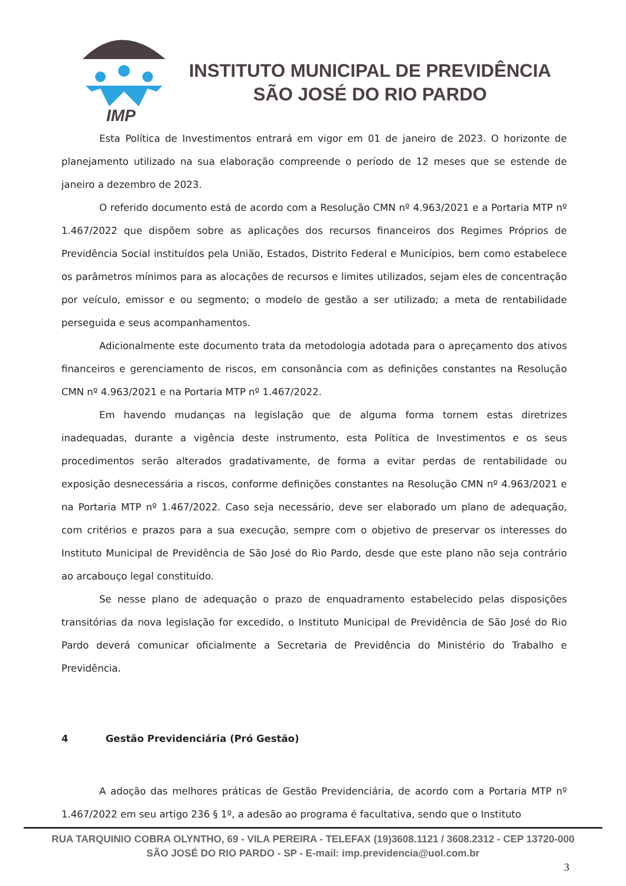IMP
INSTITUTO MUNICIPAL DE PREVIDÊNCIA
SÃO JOSÉ DO RIO PARDO
Esta Política de Investimentos entrará em vigor em 01 de janeiro de 2023. O horizonte de planejamento utilizado na sua elaboração compreende o período de 12 meses que se estende de janeiro a dezembro de 2023.
O referido documento está de acordo com a Resolução CMN nº 4.963/2021 e a Portaria MTP nº 1.467/2022 que dispõem sobre as aplicações dos recursos financeiros dos Regimes Próprios de Previdência Social instituídos pela União, Estados, Distrito Federal e Municípios, bem como estabelece os parâmetros mínimos para as alocações de recursos e limites utilizados, sejam eles de concentração por veículo, emissor e ou segmento; o modelo de gestão a ser utilizado; a meta de rentabilidade perseguida e seus acompanhamentos.
Adicionalmente este documento trata da metodologia adotada para o apreçamento dos ativos financeiros e gerenciamento de riscos, em consonância com as definições constantes na Resolução CMN nº 4.963/2021 e na Portaria MTP nº 1.467/2022.
Em havendo mudanças na legislação que de alguma forma tornem estas diretrizes inadequadas, durante a vigência deste instrumento, esta Política de Investimentos e os seus procedimentos serão alterados gradativamente, de forma a evitar perdas de rentabilidade ou exposição desnecessária a riscos, conforme definições constantes na Resolução CMN nº 4.963/2021 e na Portaria MTP nº 1.467/2022. Caso seja necessário, deve ser elaborado um plano de adequação, com critérios e prazos para a sua execução, sempre com o objetivo de preservar os interesses do Instituto Municipal de Previdência de São José do Rio Pardo, desde que este plano não seja contrário ao arcabouço legal constituído.
Se nesse plano de adequação o prazo de enquadramento estabelecido pelas disposições transitórias da nova legislação for excedido, o Instituto Municipal de Previdência de São José do Rio Pardo deverá comunicar oficialmente a Secretaria de Previdência do Ministério do Trabalho e Previdência.
4 Gestão Previdenciária (Pró Gestão)
A adoção das melhores práticas de Gestão Previdenciária, de acordo com a Portaria MTP nº 1.467/2022 em seu artigo 236 § 1º, a adesão ao programa é facultativa, sendo que o Instituto
RUA TARQUINIO COBRA OLYNTHO, 69 - VILA PEREIRA - TELEFAX (19)3608.1121 / 3608.2312 - CEP 13720-000
SÃO JOSÉ DO RIO PARDO - SP - E-mail: imp.previdencia@uol.com.br
3